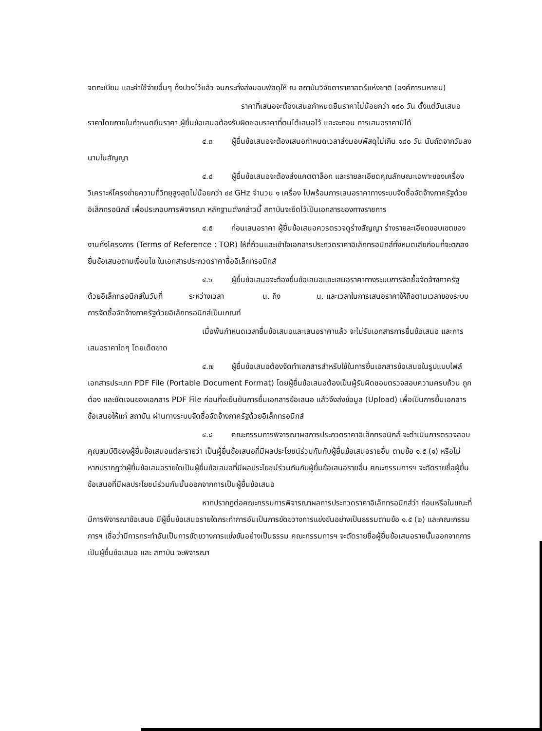จดทะเบียน และค่าใช้จ่ายอื่นๆ ทั้งปวงไว้แล้ว จนกระทั่งส่งมอบพัสดุให้ ณ สถาบันวิจัยดาราศาสตร์แห่งชาติ (องค์การมหาชน)
ราคาที่เสนอจะต้องเสนอกำหนดยืนราคาไม่น้อยกว่า ๑๘๐ วัน ตั้งแต่วันเสนอราคาโดยภายในกำหนดยืนราคา ผู้ยื่นข้อเสนอต้องรับผิดชอบราคาที่ตนได้เสนอไว้ และจะถอน การเสนอราคามิได้
๔.๓ ผู้ยื่นข้อเสนอจะต้องเสนอกำหนดเวลาส่งมอบพัสดุไม่เกิน ๑๘๐ วัน นับถัดจากวันลงนามในสัญญา
๔.๔ ผู้ยื่นข้อเสนอจะต้องส่งแคตตาล็อก และรายละเอียดคุณลักษณะเฉพาะของเครื่องวิเคราะห์โครงข่ายความถี่วิทยุสูงสุดไม่น้อยกว่า ๔๔ GHz จำนวน ๑ เครื่อง ไปพร้อมการเสนอราคาทางระบบจัดซื้อจัดจ้างภาครัฐด้วยอิเล็กทรอนิกส์ เพื่อประกอบการพิจารณา หลักฐานดังกล่าวนี้ สถาบันจะยึดไว้เป็นเอกสารของทางราชการ
๔.๕ ก่อนเสนอราคา ผู้ยื่นข้อเสนอควรตรวจดูร่างสัญญา ร่างรายละเอียดขอบเขตของงานทั้งโครงการ (Terms of Reference : TOR) ให้ถี่ถ้วนและเข้าใจเอกสารประกวดราคาอิเล็กทรอนิกส์ทั้งหมดเสียก่อนที่จะตกลงยื่นข้อเสนอตามเงื่อนไข ในเอกสารประกวดราคาซื้ออิเล็กทรอนิกส์
๔.๖ ผู้ยื่นข้อเสนอจะต้องยื่นข้อเสนอและเสนอราคาทางระบบการจัดซื้อจัดจ้างภาครัฐ ด้วยอิเล็กทรอนิกส์ในวันที่ ระหว่างเวลา น. ถึง น. และเวลาในการเสนอราคาให้ถือตามเวลาของระบบการจัดซื้อจัดจ้างภาครัฐด้วยอิเล็กทรอนิกส์เป็นเกณฑ์
เมื่อพ้นกำหนดเวลายื่นข้อเสนอและเสนอราคาแล้ว จะไม่รับเอกสารการยื่นข้อเสนอ และการเสนอราคาใดๆ โดยเด็ดขาด
๔.๗ ผู้ยื่นข้อเสนอต้องจัดทำเอกสารสำหรับใช้ในการยื่นเอกสารข้อเสนอในรูปแบบไฟล์เอกสารประเภท PDF File (Portable Document Format) โดยผู้ยื่นข้อเสนอต้องเป็นผู้รับผิดชอบตรวจสอบความครบถ้วน ถูกต้อง และชัดเจนของเอกสาร PDF File ก่อนที่จะยืนยันการยื่นเอกสารข้อเสนอ แล้วจึงส่งข้อมูล (Upload) เพื่อเป็นการยื่นเอกสารข้อเสนอให้แก่ สถาบัน ผ่านทางระบบจัดซื้อจัดจ้างภาครัฐด้วยอิเล็กทรอนิกส์
๔.๘ คณะกรรมการพิจารณาผลการประกวดราคาอิเล็กทรอนิกส์ จะดำเนินการตรวจสอบคุณสมบัติของผู้ยื่นข้อเสนอแต่ละรายว่า เป็นผู้ยื่นข้อเสนอที่มีผลประโยชน์ร่วมกันกับผู้ยื่นข้อเสนอรายอื่น ตามข้อ ๑.๕ (๑) หรือไม่ หากปรากฏว่าผู้ยื่นข้อเสนอรายใดเป็นผู้ยื่นข้อเสนอที่มีผลประโยชน์ร่วมกันกับผู้ยื่นข้อเสนอรายอื่น คณะกรรมการฯ จะตัดรายชื่อผู้ยื่นข้อเสนอที่มีผลประโยชน์ร่วมกันนั้นออกจากการเป็นผู้ยื่นข้อเสนอ
หากปรากฏต่อคณะกรรมการพิจารณาผลการประกวดราคาอิเล็กทรอนิกส์ว่า ก่อนหรือในขณะที่มีการพิจารณาข้อเสนอ มีผู้ยื่นข้อเสนอรายใดกระทำการอันเป็นการขัดขวางการแข่งขันอย่างเป็นธรรมตามข้อ ๑.๕ (๒) และคณะกรรมการฯ เชื่อว่ามีการกระทำอันเป็นการขัดขวางการแข่งขันอย่างเป็นธรรม คณะกรรมการฯ จะตัดรายชื่อผู้ยื่นข้อเสนอรายนั้นออกจากการเป็นผู้ยื่นข้อเสนอ และ สถาบัน จะพิจารณา